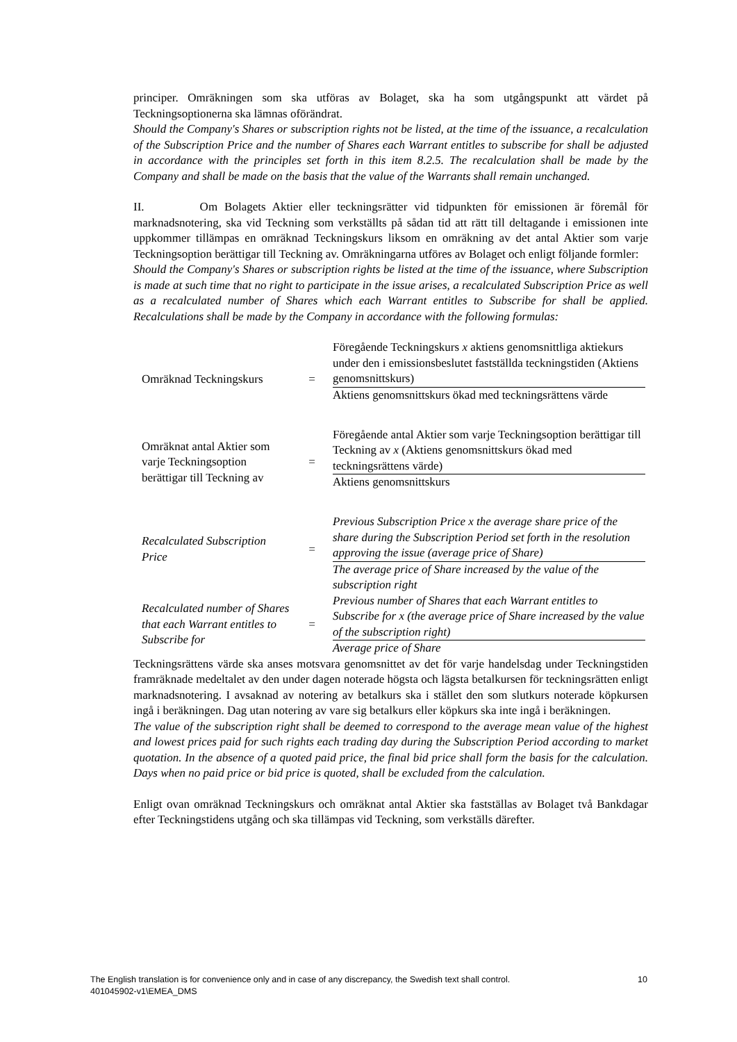principer. Omräkningen som ska utföras av Bolaget, ska ha som utgångspunkt att värdet på Teckningsoptionerna ska lämnas oförändrat.
Should the Company's Shares or subscription rights not be listed, at the time of the issuance, a recalculation of the Subscription Price and the number of Shares each Warrant entitles to subscribe for shall be adjusted in accordance with the principles set forth in this item 8.2.5. The recalculation shall be made by the Company and shall be made on the basis that the value of the Warrants shall remain unchanged.
II. Om Bolagets Aktier eller teckningsrätter vid tidpunkten för emissionen är föremål för marknadsnotering, ska vid Teckning som verkställts på sådan tid att rätt till deltagande i emissionen inte uppkommer tillämpas en omräknad Teckningskurs liksom en omräkning av det antal Aktier som varje Teckningsoption berättigar till Teckning av. Omräkningarna utföres av Bolaget och enligt följande formler:
Should the Company's Shares or subscription rights be listed at the time of the issuance, where Subscription is made at such time that no right to participate in the issue arises, a recalculated Subscription Price as well as a recalculated number of Shares which each Warrant entitles to Subscribe for shall be applied. Recalculations shall be made by the Company in accordance with the following formulas:
| Omräknad Teckningskurs | = | Föregående Teckningskurs x aktiens genomsnittliga aktiekurs under den i emissionsbeslutet fastställda teckningstiden (Aktiens genomsnittskurs) |
| | | Aktiens genomsnittskurs ökad med teckningsrättens värde |
| Omräknat antal Aktier som varje Teckningsoption berättigar till Teckning av | = | Föregående antal Aktier som varje Teckningsoption berättigar till Teckning av x (Aktiens genomsnittskurs ökad med teckningsrättens värde) |
| | | Aktiens genomsnittskurs |
| Recalculated Subscription Price | = | Previous Subscription Price x the average share price of the share during the Subscription Period set forth in the resolution approving the issue (average price of Share) |
| | | The average price of Share increased by the value of the subscription right |
| Recalculated number of Shares that each Warrant entitles to Subscribe for | = | Previous number of Shares that each Warrant entitles to Subscribe for x (the average price of Share increased by the value of the subscription right) |
| | | Average price of Share |
Teckningsrättens värde ska anses motsvara genomsnittet av det för varje handelsdag under Teckningstiden framräknade medeltalet av den under dagen noterade högsta och lägsta betalkursen för teckningsrätten enligt marknadsnotering. I avsaknad av notering av betalkurs ska i stället den som slutkurs noterade köpkursen ingå i beräkningen. Dag utan notering av vare sig betalkurs eller köpkurs ska inte ingå i beräkningen.
The value of the subscription right shall be deemed to correspond to the average mean value of the highest and lowest prices paid for such rights each trading day during the Subscription Period according to market quotation. In the absence of a quoted paid price, the final bid price shall form the basis for the calculation. Days when no paid price or bid price is quoted, shall be excluded from the calculation.
Enligt ovan omräknad Teckningskurs och omräknat antal Aktier ska fastställas av Bolaget två Bankdagar efter Teckningstidens utgång och ska tillämpas vid Teckning, som verkställs därefter.
10 The English translation is for convenience only and in case of any discrepancy, the Swedish text shall control.
401045902-v1\EMEA_DMS